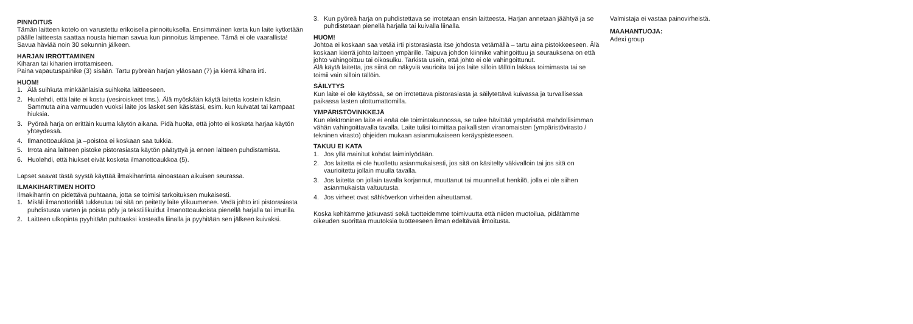PINNOITUS
Tämän laitteen kotelo on varustettu erikoisella pinnoituksella. Ensimmäinen kerta kun laite kytketään päälle laitteesta saattaa nousta hieman savua kun pinnoitus lämpenee. Tämä ei ole vaarallista! Savua häviää noin 30 sekunnin jälkeen.
HARJAN IRROTTAMINEN
Kiharan tai kiharien irrottamiseen.
Paina vapautuspainike (3) sisään. Tartu pyöreän harjan yläosaan (7) ja kierrä kihara irti.
HUOM!
1. Älä suihkuta minkäänlaisia suihkeita laitteeseen.
2. Huolehdi, että laite ei kostu (vesiroiskeet tms.). Älä myöskään käytä laitetta kostein käsin. Sammuta aina varmuuden vuoksi laite jos lasket sen käsistäsi, esim. kun kuivatat tai kampaat hiuksia.
3. Pyöreä harja on erittäin kuuma käytön aikana. Pidä huolta, että johto ei kosketa harjaa käytön yhteydessä.
4. Ilmanottoaukkoa ja –poistoa ei koskaan saa tukkia.
5. Irrota aina laitteen pistoke pistorasiasta käytön päätyttyä ja ennen laitteen puhdistamista.
6. Huolehdi, että hiukset eivät kosketa ilmanottoaukkoa (5).
Lapset saavat tästä syystä käyttää ilmakiharrinta ainoastaan aikuisen seurassa.
ILMAKIHARTIMEN HOITO
Ilmakiharrin on pidettävä puhtaana, jotta se toimisi tarkoituksen mukaisesti.
1. Mikäli ilmanottoritilä tukkeutuu tai sitä on peitetty laite ylikuumenee. Vedä johto irti pistorasiasta puhdistusta varten ja poista pöly ja tekstiilikuidut ilmanottoaukoista pienellä harjalla tai imurilla.
2. Laitteen ulkopinta pyyhitään puhtaaksi kostealla liinalla ja pyyhitään sen jälkeen kuivaksi.
3. Kun pyöreä harja on puhdistettava se irrotetaan ensin laitteesta. Harjan annetaan jäähtyä ja se puhdistetaan pienellä harjalla tai kuivalla liinalla.
HUOM!
Johtoa ei koskaan saa vetää irti pistorasiasta itse johdosta vetämällä – tartu aina pistokkeeseen. Älä koskaan kierrä johto laitteen ympärille. Taipuva johdon kiinnike vahingoittuu ja seurauksena on että johto vahingoittuu tai oikosulku. Tarkista usein, että johto ei ole vahingoittunut.
Älä käytä laitetta, jos siinä on näkyviä vaurioita tai jos laite silloin tällöin lakkaa toimimasta tai se toimii vain silloin tällöin.
SÄILYTYS
Kun laite ei ole käytössä, se on irrotettava pistorasiasta ja säilytettävä kuivassa ja turvallisessa paikassa lasten ulottumattomilla.
YMPÄRISTÖVINKKEJÄ
Kun elektroninen laite ei enää ole toimintakunnossa, se tulee hävittää ympäristöä mahdollisimman vähän vahingoittavalla tavalla. Laite tulisi toimittaa paikallisten viranomaisten (ympäristövirasto / tekninen virasto) ohjeiden mukaan asianmukaiseen keräyspisteeseen.
TAKUU EI KATA
1. Jos yllä mainitut kohdat laiminlyödään.
2. Jos laitetta ei ole huollettu asianmukaisesti, jos sitä on käsitelty väkivalloin tai jos sitä on vaurioitettu jollain muulla tavalla.
3. Jos laitetta on jollain tavalla korjannut, muuttanut tai muunnellut henkilö, jolla ei ole siihen asianmukaista valtuutusta.
4. Jos virheet ovat sähköverkon virheiden aiheuttamat.
Koska kehitämme jatkuvasti sekä tuotteidemme toimivuutta että niiden muotoilua, pidätämme oikeuden suorittaa muutoksia tuotteeseen ilman edeltävää ilmoitusta.
Valmistaja ei vastaa painovirheistä.
MAAHANTUOJA:
Adexi group